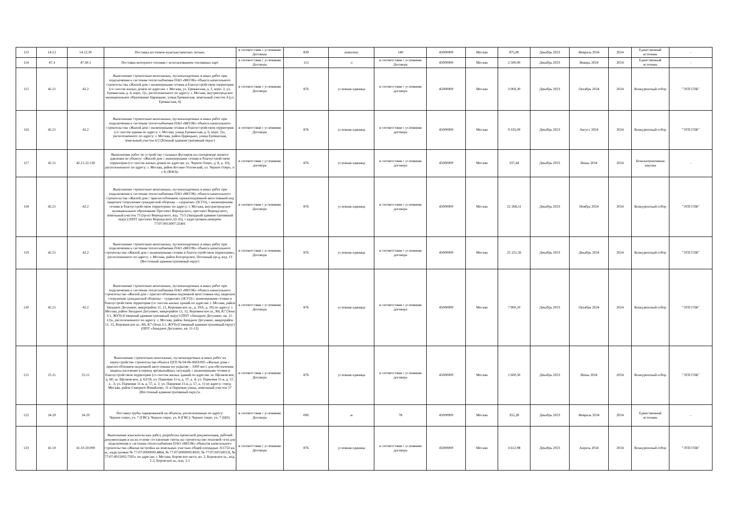| 113 | 14.12 | 14.12.30 | Поставка костюмов мужских/женских летних. | в соответствии с условиями Договора | 839 | комплект | 140 | 45000000 | Москва | 875,00 | Декабрь 2023 | Февраль 2024 | 2024 | Единственный источник | - |
| 114 | 47.3 | 47.30.1 | Поставка моторного топлива с использованием топливных карт | в соответствии с условиями Договора | 112 | л | в соответствии с условиями Договора | 45000000 | Москва | 2 500,00 | Декабрь 2023 | Январь 2024 | 2024 | Единственный источник | - |
| 115 | 42.21 | 42.2 | Выполнение строительно-монтажных, пусконаладочных и иных работ при подключении к системам теплоснабжения ПАО «МОЭК» объекта капитального строительства «Жилой дом с инженерными сетями и благоустройством территории (со сносом жилых домов по адресам: г. Москва, ул. Ереванская, д. 2, корп. 2, ул. Ереванская, д. 4, корп. 2)», расположенного по адресу: г. Москва, внутригородское муниципальное образование Царицыно, улица Ереванская, земельный участок 4 (ул. Ереванская, 4) | в соответствии с условиями Договора | 876 | условная единица | в соответствии с условиями договора | 45000000 | Москва | 3 069,30 | Декабрь 2023 | Октябрь 2024 | 2024 | Конкурентный отбор | "ЭТП ГПБ" |
| 116 | 42.21 | 42.2 | Выполнение строительно-монтажных, пусконаладочных и иных работ при подключении к системам теплоснабжения ПАО «МОЭК» объекта капитального строительства «Жилой дом с инженерными сетями и благоустройством территории (со сносом здания по адресу: г. Москва, улица Ереванская, д. 6, корп. 2)», расположенного по адресу: г. Москва, район Царицыно, улица Ереванская, земельный участок 6/2 (Южный административный округ) | в соответствии с условиями Договора | 876 | условная единица | в соответствии с условиями договора | 45000000 | Москва | 9 335,00 | Декабрь 2023 | Август 2024 | 2024 | Конкурентный отбор | "ЭТП ГПБ" |
| 117 | 42.21 | 42.21.22.130 | Выполнение работ по устройству стальных футляров на газопроводе низкого давления по объекту: «Жилой дом с инженерными сетями и благоустройством территории (со сносом жилых домов по адресам: ул. Черное Озеро, д. 8, д. 10), расположенного по адресу: г. Москва, район Косино-Ухтомский, ул. Черное Озеро, з/у 8, (ВАО)» | в соответствии с условиями договора | 876 | условная единица | в соответствии с условиями договора | 45000000 | Москва | 237,44 | Декабрь 2023 | Июнь 2024 | 2024 | Безальтернативная закупка | - |
| 118 | 42.21 | 42.2 | Выполнение строительно-монтажных, пусконаладочных и иных работ при подключении к системам теплоснабжения ПАО «МОЭК» объекта капитального строительства «Жилой дом с приспособлением гаража/подземной автостоянкой под защитное сооружение гражданской обороны – «укрытие» (ЗСГО), с инженерными сетями и благоустройством территории» по адресу: г. Москва, внутригородское муниципальное образование Проспект Вернадского, проспект Вернадского, земельный участок 75 (пр-кт Вернадского, влд. 75/3 (Западный административный округ) (ППТ проспект Вернадского,32-35), с кадастровым номером: 77:07:0013007:25401 | в соответствии с условиями Договора | 876 | условная единица | в соответствии с условиями договора | 45000000 | Москва | 22 268,51 | Декабрь 2023 | Ноябрь 2024 | 2024 | Конкурентный отбор | "ЭТП ГПБ" |
| 119 | 42.21 | 42.2 | Выполнение строительно-монтажных, пусконаладочных и иных работ при подключении к системам теплоснабжения ПАО «МОЭК» объекта капитального строительства «Жилой дом с инженерными сетями и благоустройством территории», расположенного по адресу: г. Москва, район Богородское, Погонный пр-д, влд. 13 (Восточный административный округ) | в соответствии с условиями Договора | 876 | условная единица | в соответствии с условиями договора | 45000000 | Москва | 25 221,56 | Декабрь 2023 | Декабрь 2024 | 2024 | Конкурентный отбор | "ЭТП ГПБ" |
| 120 | 42.21 | 42.2 | Выполнение строительно-монтажных, пусконаладочных и иных работ при подключении к системам теплоснабжения ПАО «МОЭК» объекта капитального строительства «Жилой дом с приспособлением подземной автостоянки под защитное сооружение гражданской обороны – «укрытие» (ЗСГО) с инженерными сетями и благоустройством территории (со сносом жилых зданий по адресам: г. Москва, район Западное Дегунино, микрорайон 11, 12, Коровинское ш., д. 29А, д. 29) по адресу: г. Москва, район Западное Дегунино, микрорайон 11, 12, Коровинское ш., К6, К7 (Зона 3.1, ЖУ9) (Северный административный округ) (ППТ «Западное Дегунино, кв. 11-12)», расположенного по адресу: г. Москва, район Западное Дегунино, микрорайон 11, 12, Коровинское ш., К6, К7 (Зона 3.1, ЖУ9) (Северный административный округ) (ППТ «Западное Дегунино, кв. 11-12) | в соответствии с условиями Договора | 876 | условная единица | в соответствии с условиями договора | 45000000 | Москва | 7 900,10 | Декабрь 2023 | Октябрь 2024 | 2024 | Конкурентный отбор | "ЭТП ГПБ" |
| 121 | 25.11 | 25.11 | Выполнение строительно-монтажных, пусконаладочных и иных работ на переустройство строительства объекта ЦТП № 04-06-0603/005 «Жилые дома с приспособлением подземной автостоянки по укрытие – 3300 мест для обеспечения защиты население в период чрезвычайных ситуаций, с инженерными сетями и благоустройством территории (со сносом жилых зданий по адресам: ш. Щелковское, д. 60; ш. Щелковское, д. 62/59; ул. Парковая 11-я, д. 57, к. 4; ул. Парковая 11-я, д. 57, к . 3; ул. Парковая 11-я, д. 57, к. 2; ул. Парковая 11-я, д. 57, к. 1) по адресу: город Москва, район Северное Измайлово, 11-я Парковая улица, земельный участок 57 (Восточный административный округ)» | в соответствии с условиями Договора | 876 | условная единица | в соответствии с условиями договора | 45000000 | Москва | 2 600,50 | Декабрь 2023 | Июнь 2024 | 2024 | Конкурентный отбор | "ЭТП ГПБ" |
| 122 | 24.20 | 24.20 | Поставка трубы оцинкованной на объекты, расположенные по адресу: Черное озеро, уч. 7 (ГВС); Черное озеро, уч. 8 (ГВС); Черное озеро, уч. 7 (ЦО). | в соответствии с условиями Договора | 006 | м | 78 | 45000000 | Москва | 355,28 | Декабрь 2023 | Февраль 2024 | 2024 | Единственный источник | - |
| 123 | 41.10 | 41.10.10.000 | Выполнение изыскательских работ, разработка проектной документации, рабочей документации и на их основе составление сметы на строительство тепловой сети для подключения к системам теплоснабжения ПАО «МОЭК» объектов капитального строительства «Жилая застройка на земельных участках общей площадью 311753 кв. м., кадастровые № 77:07:0000000:4864, № 77:07:0000000:4910, № 77:07:0015002:8, № 77:07:0015002:7505» по адресам: г. Москва, Боровское шосе, вл. 2, Боровское ш., влд. 2-2, Боровское ш., влд. 2-1 | в соответствии с условиями Договора | 876 | условная единица | в соответствии с условиями договора | 45000000 | Москва | 3 612,98 | Декабрь 2023 | Апрель 2024 | 2024 | Конкурентный отбор | "ЭТП ГПБ" |